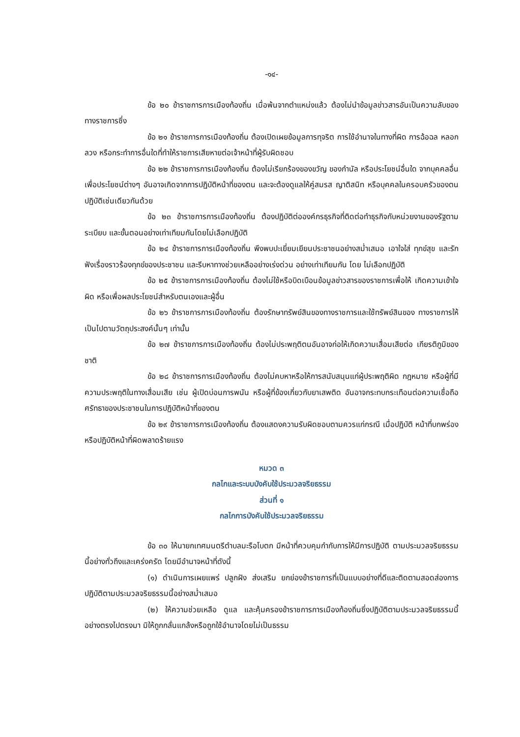-๑๔-
ข้อ ๒๐ ข้าราชการการเมืองท้องถิ่น เมื่อพ้นจากตำแหน่งแล้ว ต้องไม่นำข้อมูลข่าวสารอันเป็นความลับของทางราชการซึ่ง
ข้อ ๒๑ ข้าราชการการเมืองท้องถิ่น ต้องเปิดเผยข้อมูลการทุจริต การใช้อำนาจในทางที่ผิด การฉ้อฉล หลอกลวง หรือกระทำการอื่นใดที่ทำให้ราชการเสียหายต่อเจ้าหน้าที่ผู้รับผิดชอบ
ข้อ ๒๒ ข้าราชการการเมืองท้องถิ่น ต้องไม่เรียกร้องของขวัญ ของกำนัล หรือประโยชน์อื่นใด จากบุคคลอื่น เพื่อประโยชน์ต่างๆ อันอาจเกิดจากการปฏิบัติหน้าที่ของตน และจะต้องดูแลให้คู่สมรส ญาติสนิท หรือบุคคลในครอบครัวของตนปฏิบัติเช่นเดียวกันด้วย
ข้อ ๒๓ ข้าราชการการเมืองท้องถิ่น ต้องปฏิบัติต่อองค์กรธุรกิจที่ติดต่อทำธุรกิจกับหน่วยงานของรัฐตามระเบียบ และขั้นตอนอย่างเท่าเทียมกันโดยไม่เลือกปฏิบัติ
ข้อ ๒๔ ข้าราชการการเมืองท้องถิ่น พึงพบปะเยี่ยมเยียนประชาชนอย่างสม่ำเสมอ เอาใจใส่ ทุกข์สุข และรักฟังเรื่องราวร้องทุกข์ของประชาชน และรีบหาทางช่วยเหลืออย่างเร่งด่วน อย่างเท่าเทียมกัน โดย ไม่เลือกปฏิบัติ
ข้อ ๒๕ ข้าราชการการเมืองท้องถิ่น ต้องไม่ใช้หรือบิดเบือนข้อมูลข่าวสารของราชการเพื่อให้ เกิดความเข้าใจผิด หรือเพื่อผลประโยชน์สำหรับตนเองและผู้อื่น
ข้อ ๒๖ ข้าราชการการเมืองท้องถิ่น ต้องรักษาทรัพย์สินของทางราชการและใช้ทรัพย์สินของ ทางราชการให้เป็นไปตามวัตถุประสงค์นั้นๆ เท่านั้น
ข้อ ๒๗ ข้าราชการการเมืองท้องถิ่น ต้องไม่ประพฤติตนอันอาจก่อให้เกิดความเสื่อมเสียต่อ เกียรติภูมิของชาติ
ข้อ ๒๘ ข้าราชการการเมืองท้องถิ่น ต้องไม่คบหาหรือให้การสนับสนุนแก่ผู้ประพฤติผิด กฎหมาย หรือผู้ที่มีความประพฤติในทางเสื่อมเสีย เช่น ผู้เปิดบ่อนการพนัน หรือผู้ที่ข้องเกี่ยวกับยาเสพติด อันอาจกระทบกระเทือนต่อความเชื่อถือ ศรัทธาของประชาชนในการปฏิบัติหน้าที่ของตน
ข้อ ๒๙ ข้าราชการการเมืองท้องถิ่น ต้องแสดงความรับผิดชอบตามควรแก่กรณี เมื่อปฏิบัติ หน้าที่บกพร่อง หรือปฏิบัติหน้าที่ผิดพลาดร้ายแรง
หมวด ๓
กลไกและระบบบังคับใช้ประมวลจริยธรรม
ส่วนที่ ๑
กลไกการบังคับใช้ประมวลจริยธรรม
ข้อ ๓๐ ให้นายกเทศมนตรีตำบลมะรือโบตก มีหน้าที่ควบคุมกำกับการให้มีการปฏิบัติ ตามประมวลจริยธรรมนี้อย่างทั่วถึงและเคร่งครัด โดยมีอำนาจหน้าที่ดังนี้
(๑) ดำเนินการเผยแพร่ ปลูกฝัง ส่งเสริม ยกย่องข้าราชการที่เป็นแบบอย่างที่ดีและติดตามสอดส่องการปฏิบัติตามประมวลจริยธรรมนี้อย่างสม่ำเสมอ
(๒) ให้ความช่วยเหลือ ดูแล และคุ้มครองข้าราชการการเมืองท้องถิ่นซึ่งปฏิบัติตามประมวลจริยธรรมนี้อย่างตรงไปตรงมา มิให้ถูกกลั่นแกล้งหรือถูกใช้อำนาจโดยไม่เป็นธรรม